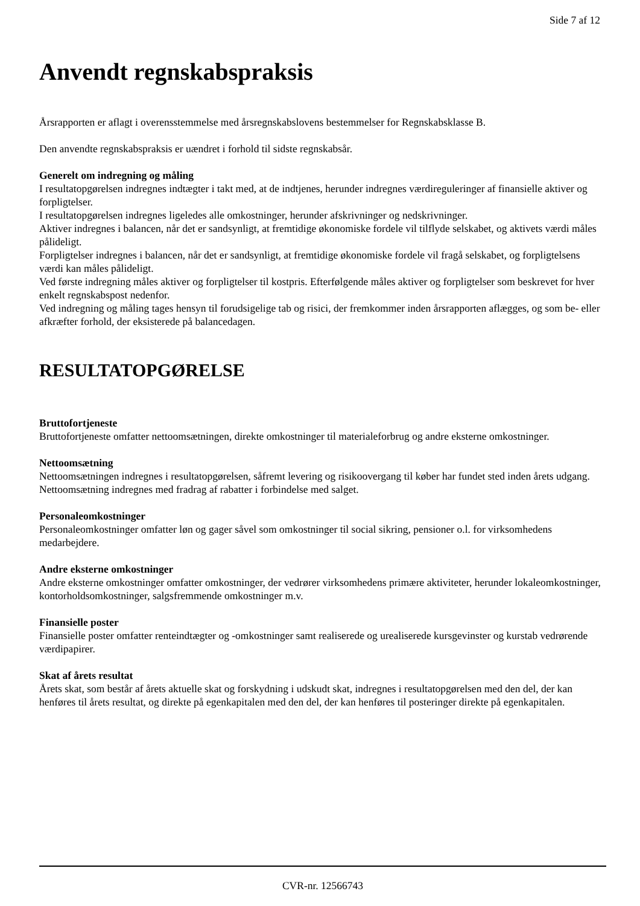Side 7 af 12
Anvendt regnskabspraksis
Årsrapporten er aflagt i overensstemmelse med årsregnskabslovens bestemmelser for Regnskabsklasse B.
Den anvendte regnskabspraksis er uændret i forhold til sidste regnskabsår.
Generelt om indregning og måling
I resultatopgørelsen indregnes indtægter i takt med, at de indtjenes, herunder indregnes værdireguleringer af finansielle aktiver og forpligtelser.
I resultatopgørelsen indregnes ligeledes alle omkostninger, herunder afskrivninger og nedskrivninger.
Aktiver indregnes i balancen, når det er sandsynligt, at fremtidige økonomiske fordele vil tilflyde selskabet, og aktivets værdi måles pålideligt.
Forpligtelser indregnes i balancen, når det er sandsynligt, at fremtidige økonomiske fordele vil fragå selskabet, og forpligtelsens værdi kan måles pålideligt.
Ved første indregning måles aktiver og forpligtelser til kostpris. Efterfølgende måles aktiver og forpligtelser som beskrevet for hver enkelt regnskabspost nedenfor.
Ved indregning og måling tages hensyn til forudsigelige tab og risici, der fremkommer inden årsrapporten aflægges, og som be- eller afkræfter forhold, der eksisterede på balancedagen.
RESULTATOPGØRELSE
Bruttofortjeneste
Bruttofortjeneste omfatter nettoomsætningen, direkte omkostninger til materialeforbrug og andre eksterne omkostninger.
Nettoomsætning
Nettoomsætningen indregnes i resultatopgørelsen, såfremt levering og risikoovergang til køber har fundet sted inden årets udgang. Nettoomsætning indregnes med fradrag af rabatter i forbindelse med salget.
Personaleomkostninger
Personaleomkostninger omfatter løn og gager såvel som omkostninger til social sikring, pensioner o.l. for virksomhedens medarbejdere.
Andre eksterne omkostninger
Andre eksterne omkostninger omfatter omkostninger, der vedrører virksomhedens primære aktiviteter, herunder lokaleomkostninger, kontorholdsomkostninger, salgsfremmende omkostninger m.v.
Finansielle poster
Finansielle poster omfatter renteindtægter og -omkostninger samt realiserede og urealiserede kursgevinster og kurstab vedrørende værdipapirer.
Skat af årets resultat
Årets skat, som består af årets aktuelle skat og forskydning i udskudt skat, indregnes i resultatopgørelsen med den del, der kan henføres til årets resultat, og direkte på egenkapitalen med den del, der kan henføres til posteringer direkte på egenkapitalen.
CVR-nr. 12566743